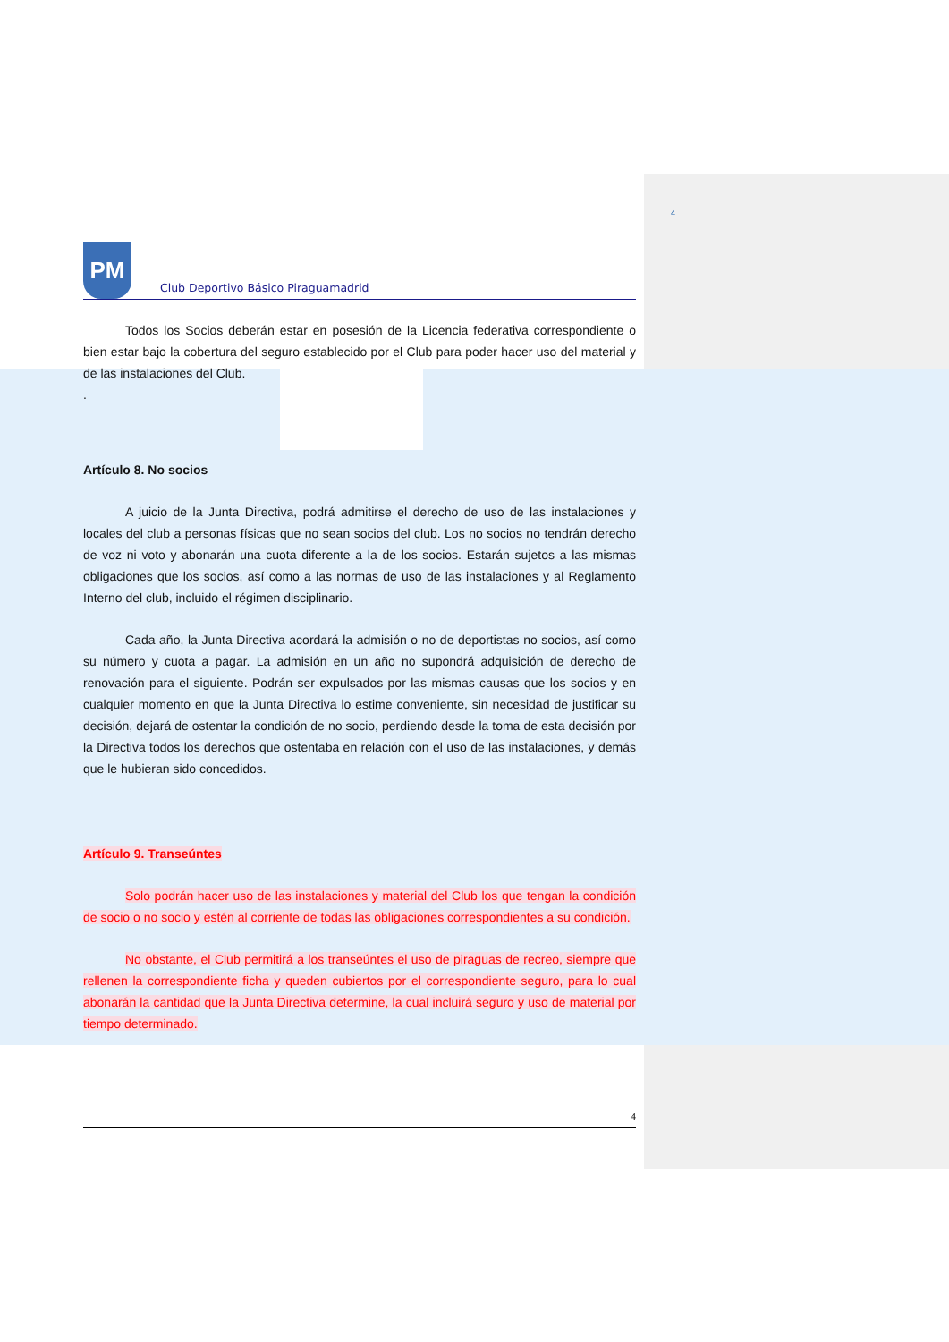4
PM
Club Deportivo Básico Piraguamadrid
Todos los Socios deberán estar en posesión de la Licencia federativa correspondiente o bien estar bajo la cobertura del seguro establecido por el Club para poder hacer uso del material y de las instalaciones del Club.
.
Artículo 8. No socios
A juicio de la Junta Directiva, podrá admitirse el derecho de uso de las instalaciones y locales del club a personas físicas que no sean socios del club. Los no socios no tendrán derecho de voz ni voto y abonarán una cuota diferente a la de los socios. Estarán sujetos a las mismas obligaciones que los socios, así como a las normas de uso de las instalaciones y al Reglamento Interno del club, incluido el régimen disciplinario.
Cada año, la Junta Directiva acordará la admisión o no de deportistas no socios, así como su número y cuota a pagar. La admisión en un año no supondrá adquisición de derecho de renovación para el siguiente. Podrán ser expulsados por las mismas causas que los socios y en cualquier momento en que la Junta Directiva lo estime conveniente, sin necesidad de justificar su decisión, dejará de ostentar la condición de no socio, perdiendo desde la toma de esta decisión por la Directiva todos los derechos que ostentaba en relación con el uso de las instalaciones, y demás que le hubieran sido concedidos.
Artículo 9. Transeúntes
Solo podrán hacer uso de las instalaciones y material del Club los que tengan la condición de socio o no socio y estén al corriente de todas las obligaciones correspondientes a su condición.
No obstante, el Club permitirá a los transeúntes el uso de piraguas de recreo, siempre que rellenen la correspondiente ficha y queden cubiertos por el correspondiente seguro, para lo cual abonarán la cantidad que la Junta Directiva determine, la cual incluirá seguro y uso de material por tiempo determinado.
4